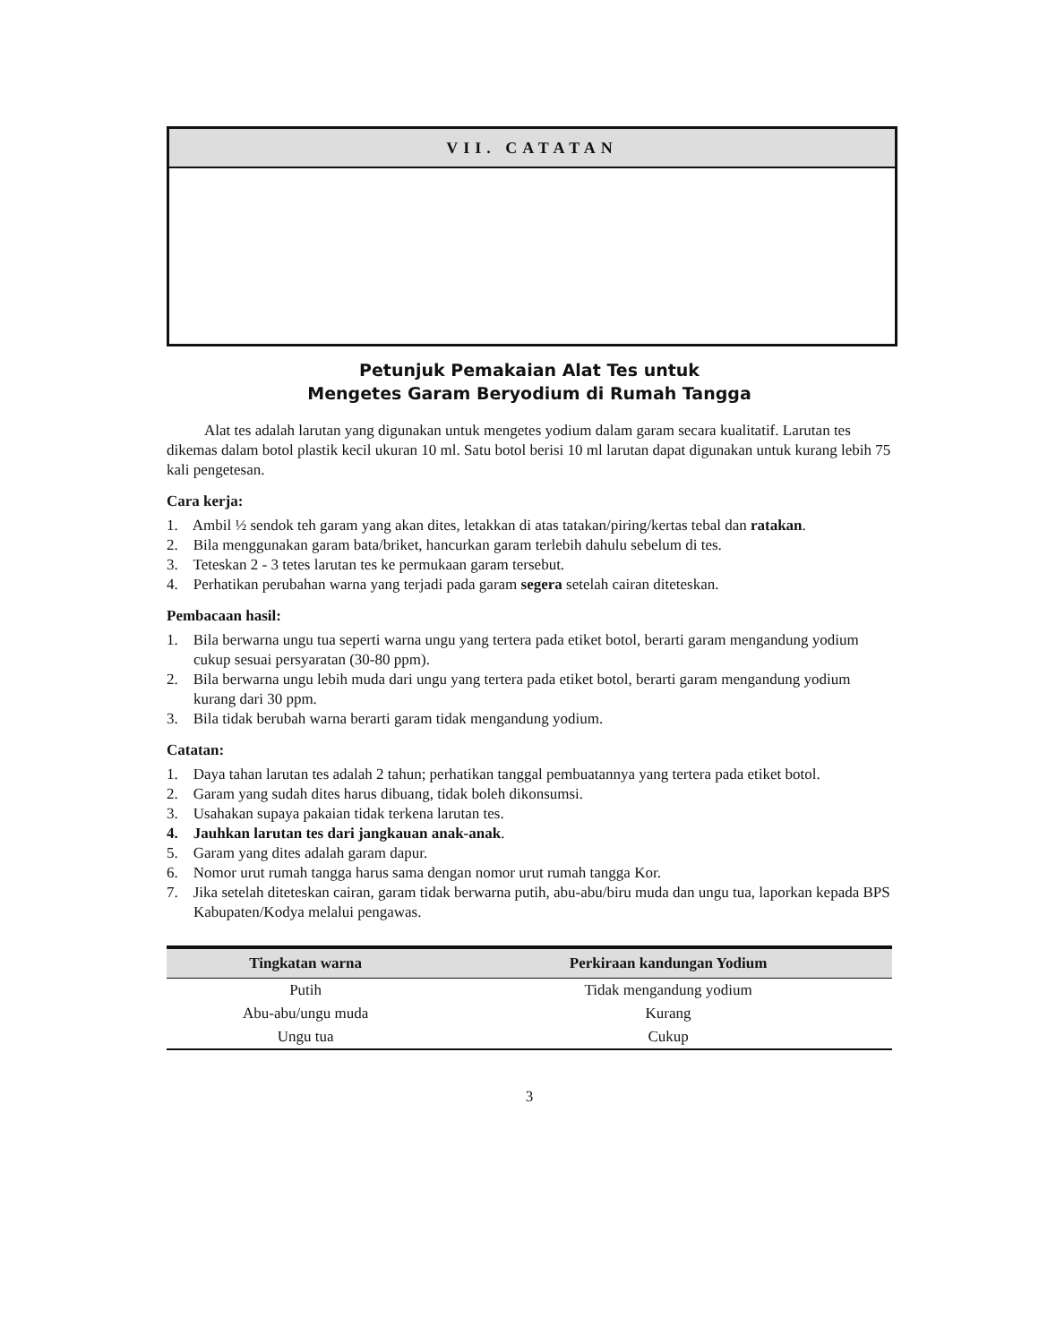VII. CATATAN
Petunjuk Pemakaian Alat Tes untuk
Mengetes Garam Beryodium di Rumah Tangga
Alat tes adalah larutan yang digunakan untuk mengetes yodium dalam garam secara kualitatif. Larutan tes dikemas dalam botol plastik kecil ukuran 10 ml. Satu botol berisi 10 ml larutan dapat digunakan untuk kurang lebih 75 kali pengetesan.
Cara kerja:
1. Ambil ½ sendok teh garam yang akan dites, letakkan di atas tatakan/piring/kertas tebal dan ratakan.
2. Bila menggunakan garam bata/briket, hancurkan garam terlebih dahulu sebelum di tes.
3. Teteskan 2 - 3 tetes larutan tes ke permukaan garam tersebut.
4. Perhatikan perubahan warna yang terjadi pada garam segera setelah cairan diteteskan.
Pembacaan hasil:
1. Bila berwarna ungu tua seperti warna ungu yang tertera pada etiket botol, berarti garam mengandung yodium cukup sesuai persyaratan (30-80 ppm).
2. Bila berwarna ungu lebih muda dari ungu yang tertera pada etiket botol, berarti garam mengandung yodium kurang dari 30 ppm.
3. Bila tidak berubah warna berarti garam tidak mengandung yodium.
Catatan:
1. Daya tahan larutan tes adalah 2 tahun; perhatikan tanggal pembuatannya yang tertera pada etiket botol.
2. Garam yang sudah dites harus dibuang, tidak boleh dikonsumsi.
3. Usahakan supaya pakaian tidak terkena larutan tes.
4. Jauhkan larutan tes dari jangkauan anak-anak.
5. Garam yang dites adalah garam dapur.
6. Nomor urut rumah tangga harus sama dengan nomor urut rumah tangga Kor.
7. Jika setelah diteteskan cairan, garam tidak berwarna putih, abu-abu/biru muda dan ungu tua, laporkan kepada BPS Kabupaten/Kodya melalui pengawas.
| Tingkatan warna | Perkiraan kandungan Yodium |
| --- | --- |
| Putih | Tidak mengandung yodium |
| Abu-abu/ungu muda | Kurang |
| Ungu tua | Cukup |
3